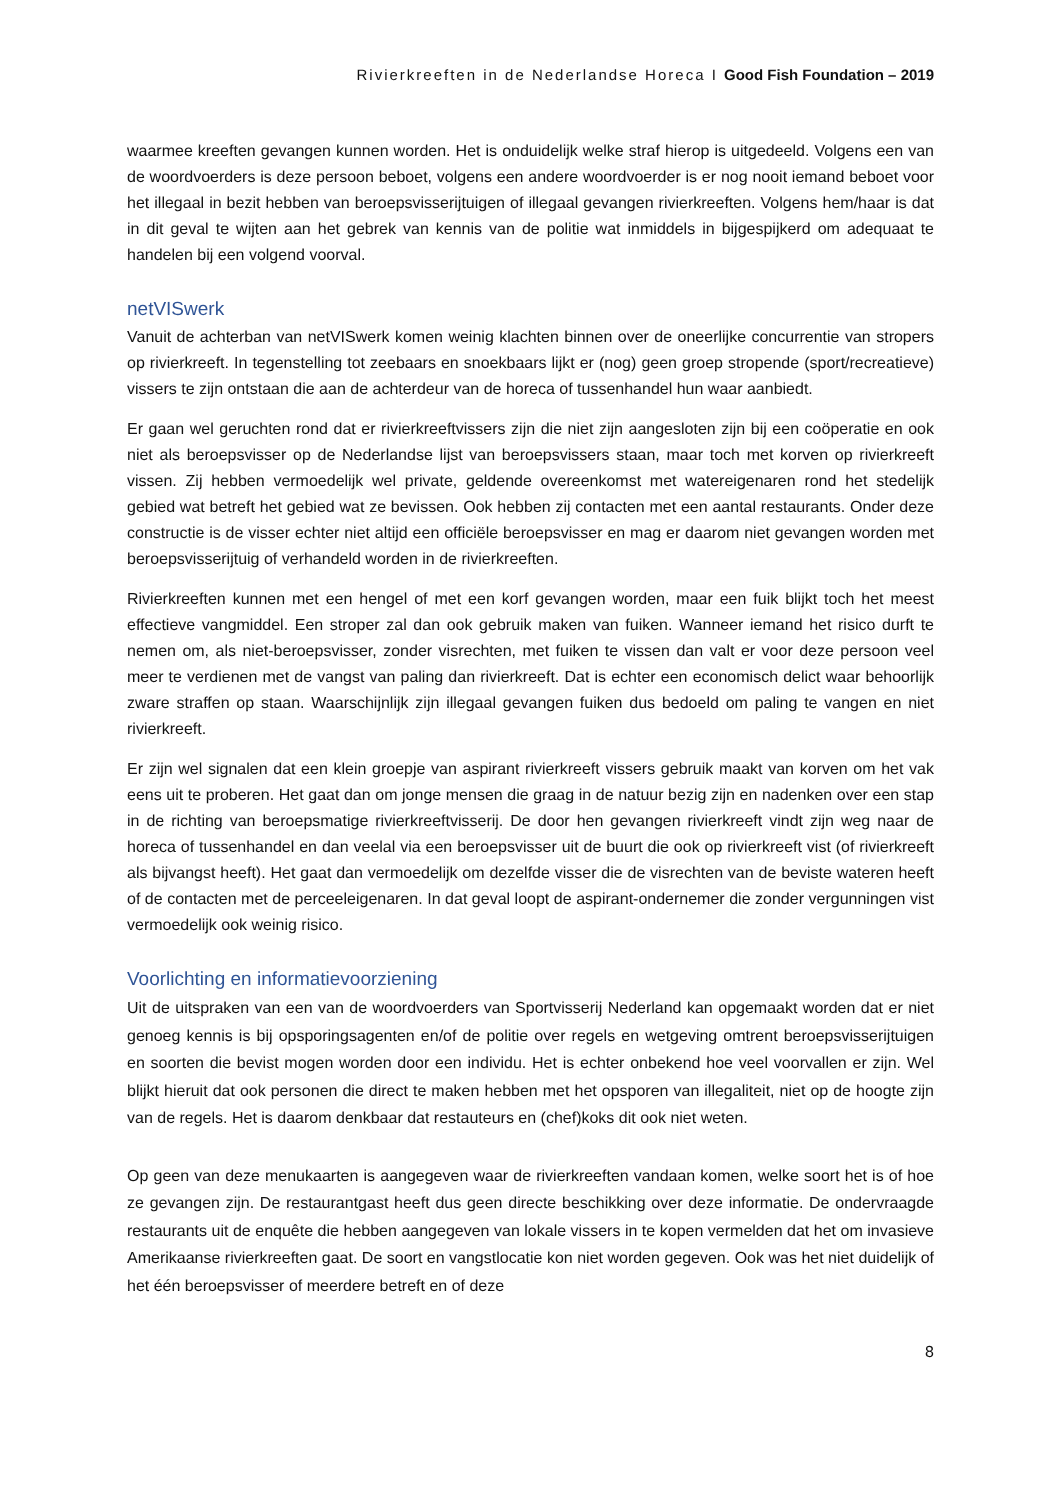Rivierkreeften in de Nederlandse Horeca I Good Fish Foundation – 2019
waarmee kreeften gevangen kunnen worden. Het is onduidelijk welke straf hierop is uitgedeeld. Volgens een van de woordvoerders is deze persoon beboet, volgens een andere woordvoerder is er nog nooit iemand beboet voor het illegaal in bezit hebben van beroepsvisserijtuigen of illegaal gevangen rivierkreeften. Volgens hem/haar is dat in dit geval te wijten aan het gebrek van kennis van de politie wat inmiddels in bijgespijkerd om adequaat te handelen bij een volgend voorval.
netVISwerk
Vanuit de achterban van netVISwerk komen weinig klachten binnen over de oneerlijke concurrentie van stropers op rivierkreeft. In tegenstelling tot zeebaars en snoekbaars lijkt er (nog) geen groep stropende (sport/recreatieve) vissers te zijn ontstaan die aan de achterdeur van de horeca of tussenhandel hun waar aanbiedt.
Er gaan wel geruchten rond dat er rivierkreeftvissers zijn die niet zijn aangesloten zijn bij een coöperatie en ook niet als beroepsvisser op de Nederlandse lijst van beroepsvissers staan, maar toch met korven op rivierkreeft vissen. Zij hebben vermoedelijk wel private, geldende overeenkomst met watereigenaren rond het stedelijk gebied wat betreft het gebied wat ze bevissen. Ook hebben zij contacten met een aantal restaurants. Onder deze constructie is de visser echter niet altijd een officiële beroepsvisser en mag er daarom niet gevangen worden met beroepsvisserijtuig of verhandeld worden in de rivierkreeften.
Rivierkreeften kunnen met een hengel of met een korf gevangen worden, maar een fuik blijkt toch het meest effectieve vangmiddel. Een stroper zal dan ook gebruik maken van fuiken. Wanneer iemand het risico durft te nemen om, als niet-beroepsvisser, zonder visrechten, met fuiken te vissen dan valt er voor deze persoon veel meer te verdienen met de vangst van paling dan rivierkreeft. Dat is echter een economisch delict waar behoorlijk zware straffen op staan. Waarschijnlijk zijn illegaal gevangen fuiken dus bedoeld om paling te vangen en niet rivierkreeft.
Er zijn wel signalen dat een klein groepje van aspirant rivierkreeft vissers gebruik maakt van korven om het vak eens uit te proberen. Het gaat dan om jonge mensen die graag in de natuur bezig zijn en nadenken over een stap in de richting van beroepsmatige rivierkreeftvisserij. De door hen gevangen rivierkreeft vindt zijn weg naar de horeca of tussenhandel en dan veelal via een beroepsvisser uit de buurt die ook op rivierkreeft vist (of rivierkreeft als bijvangst heeft). Het gaat dan vermoedelijk om dezelfde visser die de visrechten van de beviste wateren heeft of de contacten met de perceeleigenaren. In dat geval loopt de aspirant-ondernemer die zonder vergunningen vist vermoedelijk ook weinig risico.
Voorlichting en informatievoorziening
Uit de uitspraken van een van de woordvoerders van Sportvisserij Nederland kan opgemaakt worden dat er niet genoeg kennis is bij opsporingsagenten en/of de politie over regels en wetgeving omtrent beroepsvisserijtuigen en soorten die bevist mogen worden door een individu. Het is echter onbekend hoe veel voorvallen er zijn. Wel blijkt hieruit dat ook personen die direct te maken hebben met het opsporen van illegaliteit, niet op de hoogte zijn van de regels. Het is daarom denkbaar dat restauteurs en (chef)koks dit ook niet weten.
Op geen van deze menukaarten is aangegeven waar de rivierkreeften vandaan komen, welke soort het is of hoe ze gevangen zijn. De restaurantgast heeft dus geen directe beschikking over deze informatie. De ondervraagde restaurants uit de enquête die hebben aangegeven van lokale vissers in te kopen vermelden dat het om invasieve Amerikaanse rivierkreeften gaat. De soort en vangstlocatie kon niet worden gegeven. Ook was het niet duidelijk of het één beroepsvisser of meerdere betreft en of deze
8